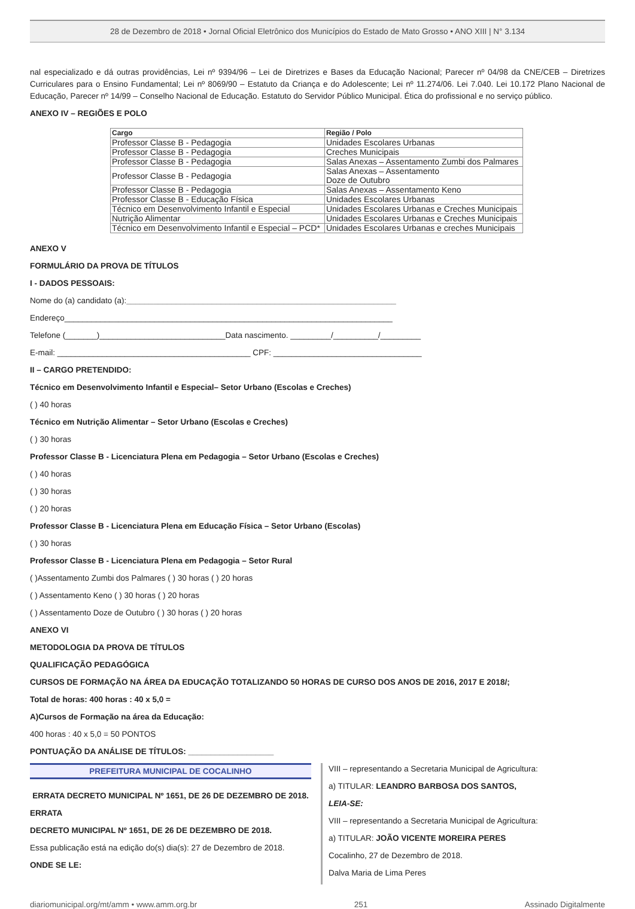28 de Dezembro de 2018 • Jornal Oficial Eletrônico dos Municípios do Estado de Mato Grosso • ANO XIII | N° 3.134
nal especializado e dá outras providências, Lei nº 9394/96 – Lei de Diretrizes e Bases da Educação Nacional; Parecer nº 04/98 da CNE/CEB – Diretrizes Curriculares para o Ensino Fundamental; Lei nº 8069/90 – Estatuto da Criança e do Adolescente; Lei nº 11.274/06. Lei 7.040. Lei 10.172 Plano Nacional de Educação, Parecer nº 14/99 – Conselho Nacional de Educação. Estatuto do Servidor Público Municipal. Ética do profissional e no serviço público.
ANEXO IV – REGIÕES E POLO
| Cargo | Região / Polo |
| --- | --- |
| Professor Classe B - Pedagogia | Unidades Escolares Urbanas |
| Professor Classe B - Pedagogia | Creches Municipais |
| Professor Classe B - Pedagogia | Salas Anexas – Assentamento Zumbi dos Palmares |
| Professor Classe B - Pedagogia | Salas Anexas – Assentamento Doze de Outubro |
| Professor Classe B - Pedagogia | Salas Anexas – Assentamento Keno |
| Professor Classe B - Educação Física | Unidades Escolares Urbanas |
| Técnico em Desenvolvimento Infantil e Especial | Unidades Escolares Urbanas e Creches Municipais |
| Nutrição Alimentar | Unidades Escolares Urbanas e Creches Municipais |
| Técnico em Desenvolvimento Infantil e Especial – PCD* | Unidades Escolares Urbanas e creches Municipais |
ANEXO V
FORMULÁRIO DA PROVA DE TÍTULOS
I - DADOS PESSOAIS:
Nome do (a) candidato (a):____________________________________________________________
Endereço_________________________________________________________________________
Telefone (_______)____________________________Data nascimento. _________/__________/_________
E-mail: ___________________________________________ CPF: _________________________________
II – CARGO PRETENDIDO:
Técnico em Desenvolvimento Infantil e Especial– Setor Urbano (Escolas e Creches)
( ) 40 horas
Técnico em Nutrição Alimentar – Setor Urbano (Escolas e Creches)
( ) 30 horas
Professor Classe B - Licenciatura Plena em Pedagogia – Setor Urbano (Escolas e Creches)
( ) 40 horas
( ) 30 horas
( ) 20 horas
Professor Classe B - Licenciatura Plena em Educação Física – Setor Urbano (Escolas)
( ) 30 horas
Professor Classe B - Licenciatura Plena em Pedagogia – Setor Rural
( )Assentamento Zumbi dos Palmares ( ) 30 horas ( ) 20 horas
( ) Assentamento Keno ( ) 30 horas ( ) 20 horas
( ) Assentamento Doze de Outubro ( ) 30 horas ( ) 20 horas
ANEXO VI
METODOLOGIA DA PROVA DE TÍTULOS
QUALIFICAÇÃO PEDAGÓGICA
CURSOS DE FORMAÇÃO NA ÁREA DA EDUCAÇÃO TOTALIZANDO 50 HORAS DE CURSO DOS ANOS DE 2016, 2017 E 2018/;
Total de horas: 400 horas : 40 x 5,0 =
A)Cursos de Formação na área da Educação:
400 horas : 40 x 5,0 = 50 PONTOS
PONTUAÇÃO DA ANÁLISE DE TÍTULOS: ___________________
PREFEITURA MUNICIPAL DE COCALINHO
ERRATA DECRETO MUNICIPAL Nº 1651, DE 26 DE DEZEMBRO DE 2018.
ERRATA
DECRETO MUNICIPAL Nº 1651, DE 26 DE DEZEMBRO DE 2018.
Essa publicação está na edição do(s) dia(s): 27 de Dezembro de 2018.
ONDE SE LE:
VIII – representando a Secretaria Municipal de Agricultura:
a) TITULAR: LEANDRO BARBOSA DOS SANTOS,
LEIA-SE:
VIII – representando a Secretaria Municipal de Agricultura:
a) TITULAR: JOÃO VICENTE MOREIRA PERES
Cocalinho, 27 de Dezembro de 2018.
Dalva Maria de Lima Peres
diariomunicipal.org/mt/amm • www.amm.org.br 251 Assinado Digitalmente